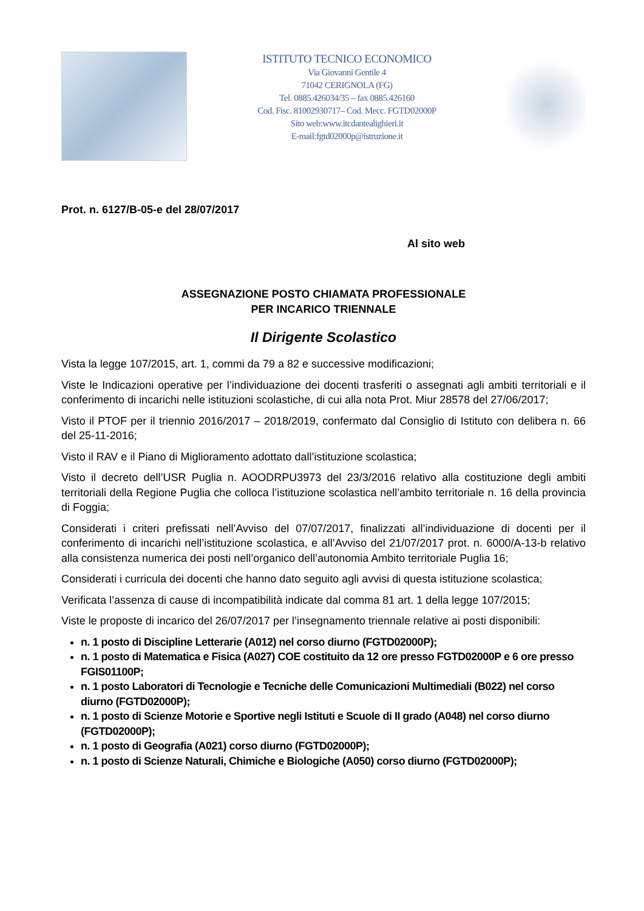ISTITUTO TECNICO ECONOMICO
Via Giovanni Gentile 4
71042 CERIGNOLA (FG)
Tel. 0885.426034/35 – fax 0885.426160
Cod. Fisc. 81002930717– Cod. Mecc. FGTD02000P
Sito web:www.itcdantealighieri.it
E-mail:fgtd02000p@istruzione.it
Prot. n. 6127/B-05-e del 28/07/2017
Al sito web
ASSEGNAZIONE POSTO CHIAMATA PROFESSIONALE
PER INCARICO TRIENNALE
Il Dirigente Scolastico
Vista la legge 107/2015, art. 1, commi da 79 a 82 e successive modificazioni;
Viste le Indicazioni operative per l’individuazione dei docenti trasferiti o assegnati agli ambiti territoriali e il conferimento di incarichi nelle istituzioni scolastiche, di cui alla nota Prot. Miur 28578 del 27/06/2017;
Visto il PTOF per il triennio 2016/2017 – 2018/2019, confermato dal Consiglio di Istituto con delibera n. 66 del 25-11-2016;
Visto il RAV e il Piano di Miglioramento adottato dall’istituzione scolastica;
Visto il decreto dell’USR Puglia n. AOODRPU3973 del 23/3/2016 relativo alla costituzione degli ambiti territoriali della Regione Puglia che colloca l’istituzione scolastica nell’ambito territoriale n. 16 della provincia di Foggia;
Considerati i criteri prefissati nell’Avviso del 07/07/2017, finalizzati all’individuazione di docenti per il conferimento di incarichi nell’istituzione scolastica, e all’Avviso del 21/07/2017 prot. n. 6000/A-13-b relativo alla consistenza numerica dei posti nell’organico dell’autonomia Ambito territoriale Puglia 16;
Considerati i curricula dei docenti che hanno dato seguito agli avvisi di questa istituzione scolastica;
Verificata l’assenza di cause di incompatibilità indicate dal comma 81 art. 1 della legge 107/2015;
Viste le proposte di incarico del 26/07/2017 per l’insegnamento triennale relative ai posti disponibili:
n. 1 posto di Discipline Letterarie (A012) nel corso diurno (FGTD02000P);
n. 1 posto di Matematica e Fisica (A027) COE costituito da 12 ore presso FGTD02000P e 6 ore presso FGIS01100P;
n. 1 posto Laboratori di Tecnologie e Tecniche delle Comunicazioni Multimediali (B022) nel corso diurno (FGTD02000P);
n. 1 posto di Scienze Motorie e Sportive negli Istituti e Scuole di II grado (A048) nel corso diurno (FGTD02000P);
n. 1 posto di Geografia (A021) corso diurno (FGTD02000P);
n. 1 posto di Scienze Naturali, Chimiche e Biologiche (A050) corso diurno (FGTD02000P);